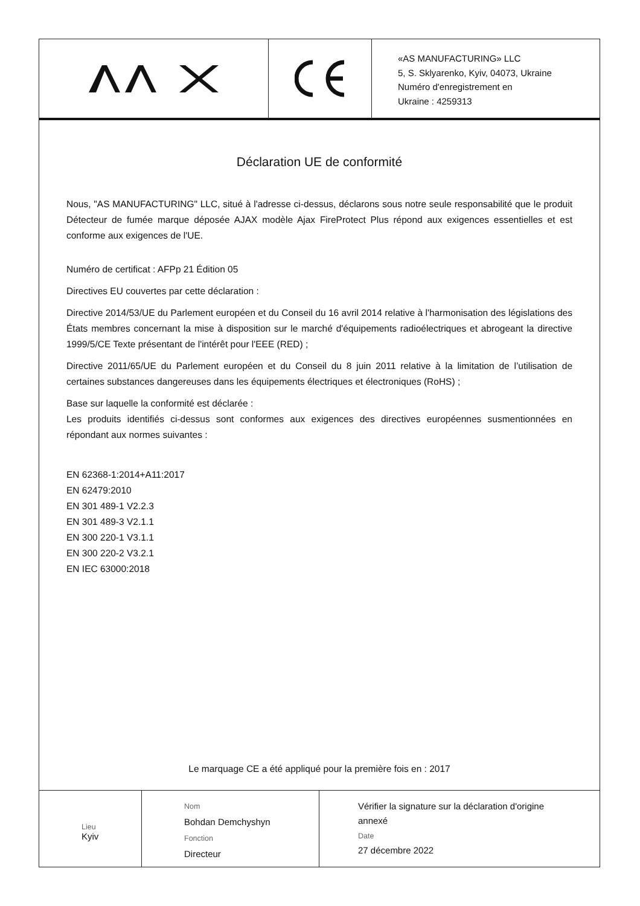«AS MANUFACTURING» LLC
5, S. Sklyarenko, Kyiv, 04073, Ukraine
Numéro d'enregistrement en
Ukraine : 4259313
Déclaration UE de conformité
Nous, "AS MANUFACTURING" LLC, situé à l'adresse ci-dessus, déclarons sous notre seule responsabilité que le produit Détecteur de fumée marque déposée AJAX modèle Ajax FireProtect Plus répond aux exigences essentielles et est conforme aux exigences de l'UE.
Numéro de certificat : AFPp 21 Édition 05
Directives EU couvertes par cette déclaration :
Directive 2014/53/UE du Parlement européen et du Conseil du 16 avril 2014 relative à l'harmonisation des législations des États membres concernant la mise à disposition sur le marché d'équipements radioélectriques et abrogeant la directive 1999/5/CE Texte présentant de l'intérêt pour l'EEE (RED) ;
Directive 2011/65/UE du Parlement européen et du Conseil du 8 juin 2011 relative à la limitation de l’utilisation de certaines substances dangereuses dans les équipements électriques et électroniques (RoHS) ;
Base sur laquelle la conformité est déclarée :
Les produits identifiés ci-dessus sont conformes aux exigences des directives européennes susmentionnées en répondant aux normes suivantes :
EN 62368-1:2014+A11:2017
EN 62479:2010
EN 301 489-1 V2.2.3
EN 301 489-3 V2.1.1
EN 300 220-1 V3.1.1
EN 300 220-2 V3.2.1
EN IEC 63000:2018
Le marquage CE a été appliqué pour la première fois en : 2017
Lieu
Kyiv
Nom
Bohdan Demchyshyn
Fonction
Directeur
Vérifier la signature sur la déclaration d'origine annexé
Date
27 décembre 2022